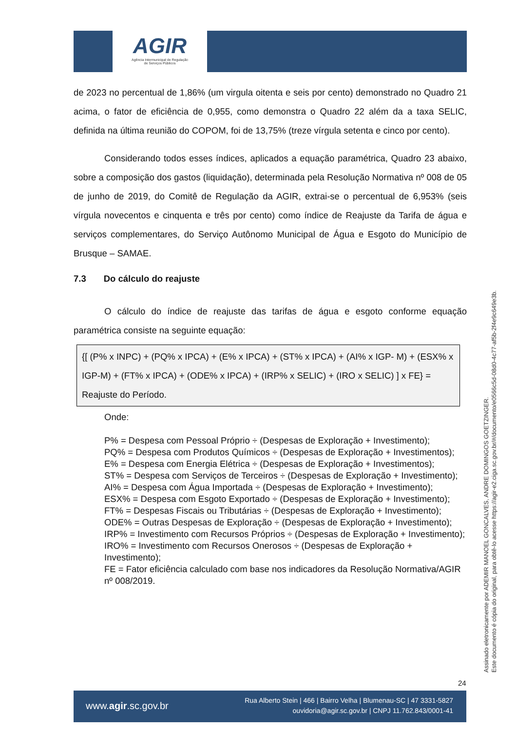AGIR
Agência Intermunicipal de Regulação
de Serviços Públicos
de 2023 no percentual de 1,86% (um virgula oitenta e seis por cento) demonstrado no Quadro 21 acima, o fator de eficiência de 0,955, como demonstra o Quadro 22 além da a taxa SELIC, definida na última reunião do COPOM, foi de 13,75% (treze vírgula setenta e cinco por cento).
Considerando todos esses índices, aplicados a equação paramétrica, Quadro 23 abaixo, sobre a composição dos gastos (liquidação), determinada pela Resolução Normativa nº 008 de 05 de junho de 2019, do Comitê de Regulação da AGIR, extrai-se o percentual de 6,953% (seis vírgula novecentos e cinquenta e três por cento) como índice de Reajuste da Tarifa de água e serviços complementares, do Serviço Autônomo Municipal de Água e Esgoto do Município de Brusque – SAMAE.
7.3 Do cálculo do reajuste
O cálculo do índice de reajuste das tarifas de água e esgoto conforme equação paramétrica consiste na seguinte equação:
{[ (P% x INPC) + (PQ% x IPCA) + (E% x IPCA) + (ST% x IPCA) + (AI% x IGP- M) + (ESX% x IGP-M) + (FT% x IPCA) + (ODE% x IPCA) + (IRP% x SELIC) + (IRO x SELIC) ] x FE} = Reajuste do Período.
Onde:
P% = Despesa com Pessoal Próprio ÷ (Despesas de Exploração + Investimento);
PQ% = Despesa com Produtos Químicos ÷ (Despesas de Exploração + Investimentos);
E% = Despesa com Energia Elétrica ÷ (Despesas de Exploração + Investimentos);
ST% = Despesa com Serviços de Terceiros ÷ (Despesas de Exploração + Investimento);
AI% = Despesa com Água Importada ÷ (Despesas de Exploração + Investimento);
ESX% = Despesa com Esgoto Exportado ÷ (Despesas de Exploração + Investimento);
FT% = Despesas Fiscais ou Tributárias ÷ (Despesas de Exploração + Investimento);
ODE% = Outras Despesas de Exploração ÷ (Despesas de Exploração + Investimento);
IRP% = Investimento com Recursos Próprios ÷ (Despesas de Exploração + Investimento);
IRO% = Investimento com Recursos Onerosos ÷ (Despesas de Exploração + Investimento);
FE = Fator eficiência calculado com base nos indicadores da Resolução Normativa/AGIR nº 008/2019.
Assinado eletronicamente por ADEMIR MANOEL GONCALVES, ANDRE DOMINGOS GOETZINGER.
Este documento é cópia do original, para obtê-lo acesse https://agir-e2.ciga.sc.gov.br/#/documento/e0566c5d-08d0-4c77-af5b-2f4e9c649e3b.
24
www.agir.sc.gov.br
Rua Alberto Stein | 466 | Bairro Velha | Blumenau-SC | 47 3331-5827
ouvidoria@agir.sc.gov.br | CNPJ 11.762.843/0001-41